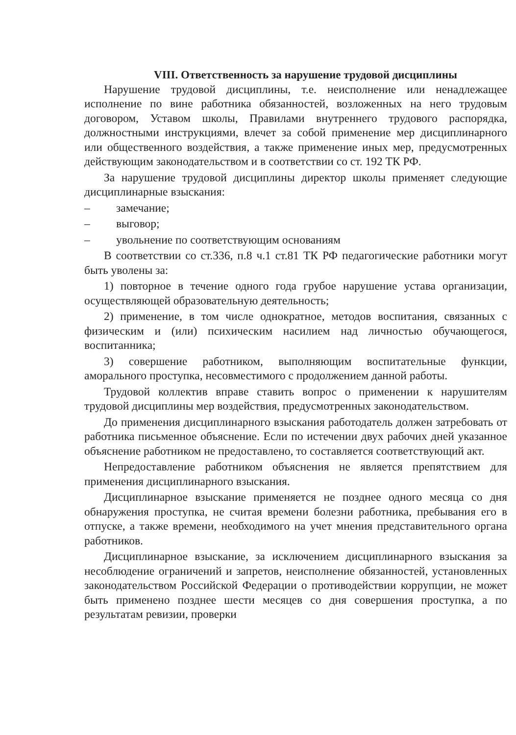VIII. Ответственность за нарушение трудовой дисциплины
Нарушение трудовой дисциплины, т.е. неисполнение или ненадлежащее исполнение по вине работника обязанностей, возложенных на него трудовым договором, Уставом школы, Правилами внутреннего трудового распорядка, должностными инструкциями, влечет за собой применение мер дисциплинарного или общественного воздействия, а также применение иных мер, предусмотренных действующим законодательством и в соответствии со ст. 192 ТК РФ.
За нарушение трудовой дисциплины директор школы применяет следующие дисциплинарные взыскания:
– замечание;
– выговор;
– увольнение по соответствующим основаниям
В соответствии со ст.336, п.8 ч.1 ст.81 ТК РФ педагогические работники могут быть уволены за:
1) повторное в течение одного года грубое нарушение устава организации, осуществляющей образовательную деятельность;
2) применение, в том числе однократное, методов воспитания, связанных с физическим и (или) психическим насилием над личностью обучающегося, воспитанника;
3) совершение работником, выполняющим воспитательные функции, аморального проступка, несовместимого с продолжением данной работы.
Трудовой коллектив вправе ставить вопрос о применении к нарушителям трудовой дисциплины мер воздействия, предусмотренных законодательством.
До применения дисциплинарного взыскания работодатель должен затребовать от работника письменное объяснение. Если по истечении двух рабочих дней указанное объяснение работником не предоставлено, то составляется соответствующий акт.
Непредоставление работником объяснения не является препятствием для применения дисциплинарного взыскания.
Дисциплинарное взыскание применяется не позднее одного месяца со дня обнаружения проступка, не считая времени болезни работника, пребывания его в отпуске, а также времени, необходимого на учет мнения представительного органа работников.
Дисциплинарное взыскание, за исключением дисциплинарного взыскания за несоблюдение ограничений и запретов, неисполнение обязанностей, установленных законодательством Российской Федерации о противодействии коррупции, не может быть применено позднее шести месяцев со дня совершения проступка, а по результатам ревизии, проверки